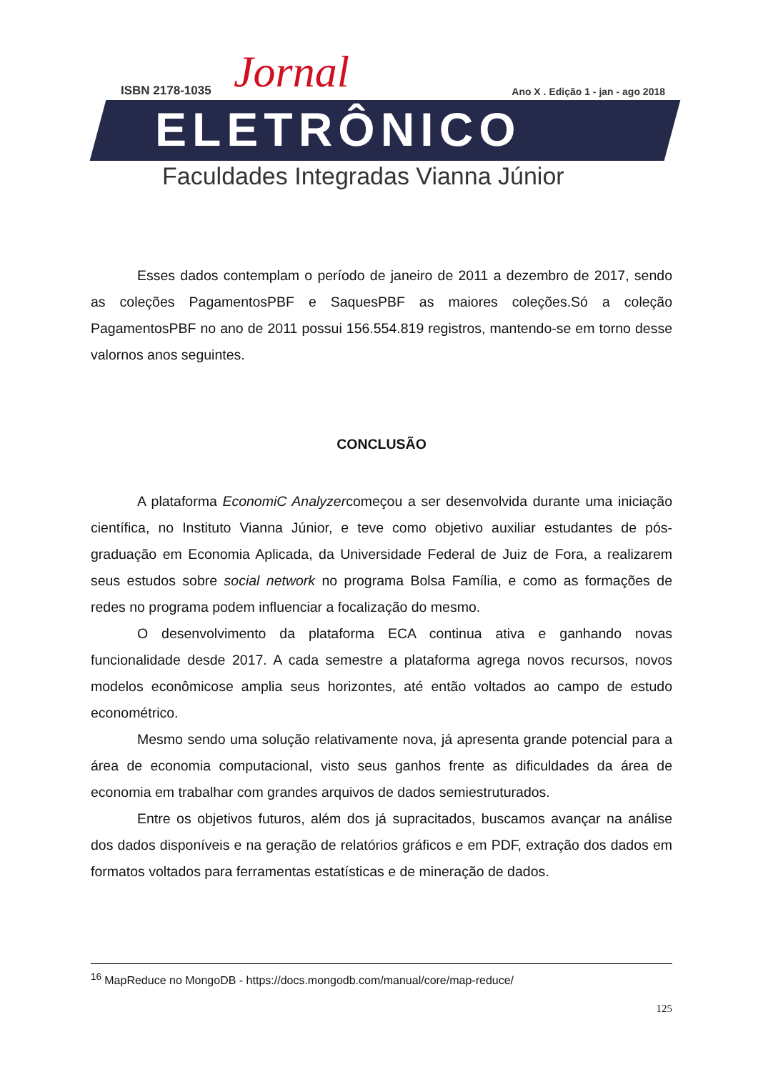ISBN 2178-1035 Jornal Ano X . Edição 1 - jan - ago 2018
ELETRÔNICO
Faculdades Integradas Vianna Júnior
Esses dados contemplam o período de janeiro de 2011 a dezembro de 2017, sendo as coleções PagamentosPBF e SaquesPBF as maiores coleções.Só a coleção PagamentosPBF no ano de 2011 possui 156.554.819 registros, mantendo-se em torno desse valornos anos seguintes.
CONCLUSÃO
A plataforma EconomiC Analyzercomeçou a ser desenvolvida durante uma iniciação científica, no Instituto Vianna Júnior, e teve como objetivo auxiliar estudantes de pós-graduação em Economia Aplicada, da Universidade Federal de Juiz de Fora, a realizarem seus estudos sobre social network no programa Bolsa Família, e como as formações de redes no programa podem influenciar a focalização do mesmo.
O desenvolvimento da plataforma ECA continua ativa e ganhando novas funcionalidade desde 2017. A cada semestre a plataforma agrega novos recursos, novos modelos econômicose amplia seus horizontes, até então voltados ao campo de estudo econométrico.
Mesmo sendo uma solução relativamente nova, já apresenta grande potencial para a área de economia computacional, visto seus ganhos frente as dificuldades da área de economia em trabalhar com grandes arquivos de dados semiestruturados.
Entre os objetivos futuros, além dos já supracitados, buscamos avançar na análise dos dados disponíveis e na geração de relatórios gráficos e em PDF, extração dos dados em formatos voltados para ferramentas estatísticas e de mineração de dados.
<sup>16</sup> MapReduce no MongoDB - https://docs.mongodb.com/manual/core/map-reduce/
125